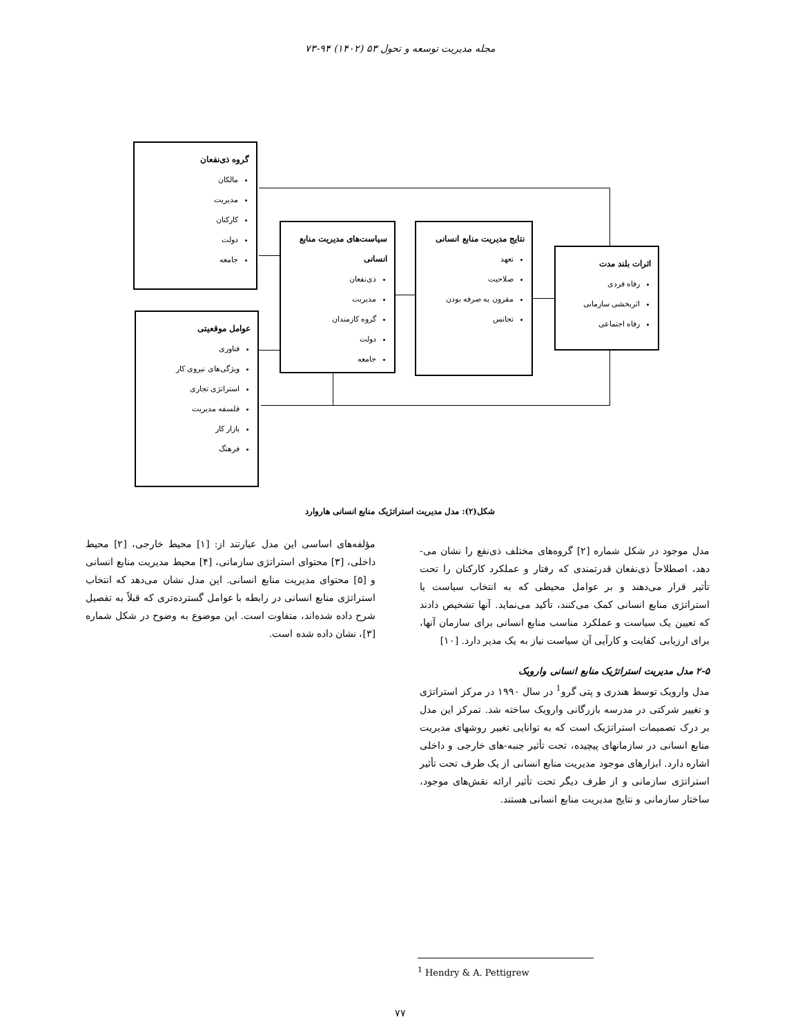مجله مدیریت توسعه و تحول ۵۳ (۱۴۰۲) ۹۴-۷۳
گروه ذی‌نفعان
مالکان
مدیریت
کارکنان
دولت
جامعه
سیاست‌های مدیریت منابع انسانی
ذی‌نفعان
مدیریت
گروه کارمندان
دولت
جامعه
نتایج مدیریت منابع انسانی
تعهد
صلاحیت
مقرون به صرفه بودن
تجانس
اثرات بلند مدت
رفاه فردی
اثربخشی سازمانی
رفاه اجتماعی
عوامل موقعیتی
فناوری
ویژگی‌های نیروی کار
استراتژی تجاری
فلسفه مدیریت
بازار کار
فرهنگ
شکل(۲): مدل مدیریت استراتژیک منابع انسانی هاروارد
مدل موجود در شکل شماره [۲] گروه‌های مختلف ذی‌نفع را نشان می-دهد، اصطلاحاً ذی‌نفعان قدرتمندی که رفتار و عملکرد کارکنان را تحت تأثیر قرار می‌دهند و بر عوامل محیطی که به انتخاب سیاست یا استراتژی منابع انسانی کمک می‌کنند، تأکید می‌نماید. آنها تشخیص دادند که تعیین یک سیاست و عملکرد مناسب منابع انسانی برای سازمان آنها، برای ارزیابی کفایت و کارآیی آن سیاست نیاز به یک مدیر دارد. [۱۰]
۲-۵ مدل مدیریت استراتژیک منابع انسانی وارویک
مدل وارویک توسط هندری و پتی گرو<sup>1</sup> در سال ۱۹۹۰ در مرکز استراتژی و تغییر شرکتی در مدرسه بازرگانی وارویک ساخته شد. تمرکز این مدل بر درک تصمیمات استراتژیک است که به توانایی تغییر روشهای مدیریت منابع انسانی در سازمانهای پیچیده، تحت تأثیر جنبه-های خارجی و داخلی اشاره دارد. ابزارهای موجود مدیریت منابع انسانی از یک طرف تحت تأثیر استراتژی سازمانی و از طرف دیگر تحت تأثیر ارائه نقش‌های موجود، ساختار سازمانی و نتایج مدیریت منابع انسانی هستند.
مؤلفه‌های اساسی این مدل عبارتند از: [۱] محیط خارجی، [۲] محیط داخلی، [۳] محتوای استراتژی سازمانی، [۴] محیط مدیریت منابع انسانی و [۵] محتوای مدیریت منابع انسانی. این مدل نشان می‌دهد که انتخاب استراتژی منابع انسانی در رابطه با عوامل گسترده‌تری که قبلاً به تفصیل شرح داده شده‌اند، متفاوت است. این موضوع به وضوح در شکل شماره [۳]، نشان داده شده است.
<sup>1</sup> Hendry & A. Pettigrew
۷۷